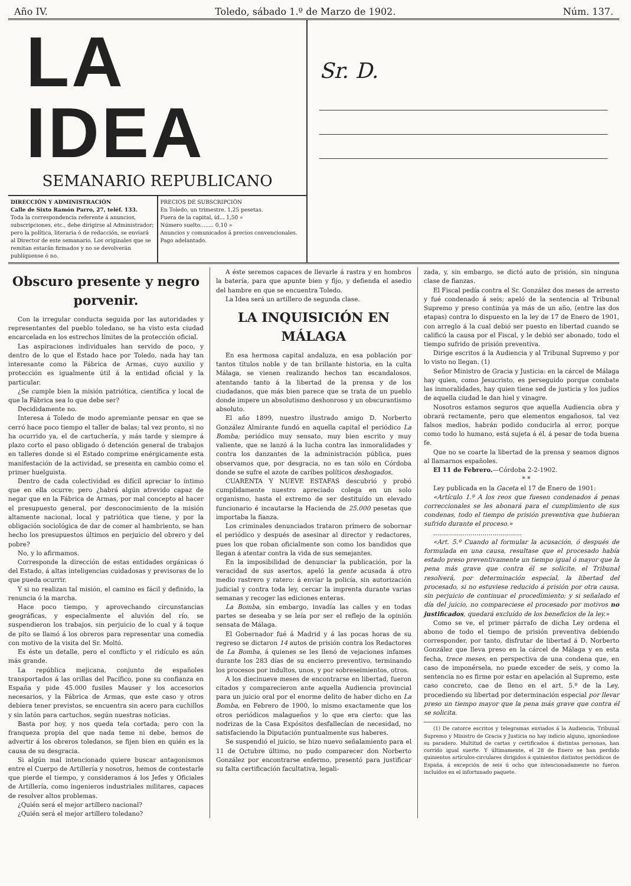Año IV. Toledo, sábado 1.º de Marzo de 1902. Núm. 137.
LA IDEA
SEMANARIO REPUBLICANO
DIRECCIÓN Y ADMINISTRACIÓN
Calle de Sixto Ramón Parro, 27, teléf. 133.
Toda la correspondencia referente á anuncios, subscripciones, etc., debe dirigirse al Administrador; pero la política, literaria ó de redacción, se enviará al Director de este semanario. Los originales que se remitan estarán firmados y no se devolverán publíquense ó no.
PRECIOS DE SUBSCRIPCIÓN
En Toledo, un trimestre. 1,25 pesetas.
Fuera de la capital, íd... 1,50 »
Número suelto........ 0,10 »
Anuncios y comunicados á precios convencionales.
Pago adelantado.
Sr. D.
Obscuro presente y negro porvenir.
Con la irregular conducta seguida por las autoridades y representantes del pueblo toledano, se ha visto esta ciudad encarcelada en los estrechos límites de la protección oficial.
Las aspiraciones individuales han servido de poco, y dentro de lo que el Estado hace por Toledo, nada hay tan interesante como la Fábrica de Armas, cuyo auxilio y protección es igualmente útil á la entidad oficial y la particular.
¿Se cumple bien la misión patriótica, científica y local de que la Fábrica sea lo que debe ser?
Decididamente no.
Interesa á Toledo de modo apremiante pensar en que se cerró hace poco tiempo el taller de balas; tal vez pronto, si no ha ocurrido ya, el de cartuchería, y más tarde y siempre á plazo corto el paso obligado ó detención general de trabajos en talleres donde si el Estado comprime enérgicamente esta manifestación de la actividad, se presenta en cambio como el primer huelguista.
Dentro de cada colectividad es difícil apreciar lo íntimo que en ella ocurre; pero ¿habrá algún atrevido capaz de negar que en la Fábrica de Armas, por mal concepto al hacer el presupuesto general, por desconocimiento de la misión altamente nacional, local y patriótica que tiene, y por la obligación sociológica de dar de comer al hambriento, se han hecho los presupuestos últimos en perjuicio del obrero y del pobre?
No, y lo afirmamos.
Corresponde la dirección de estas entidades orgánicas ó del Estado, á altas inteligencias cuidadosas y previsoras de lo que pueda ocurrir.
Y si no realizan tal misión, el camino es fácil y definido, la renuncia ó la marcha.
Hace poco tiempo, y aprovechando circunstancias geográficas, y especialmente el aluvión del río, se suspendieron los trabajos, sin perjuicio de lo cual y á toque de pito se llamó á los obreros para representar una comedia con motivo de la visita del Sr. Moltó.
Es éste un detalle, pero el conflicto y el ridículo es aún más grande.
La república mejicana, conjunto de españoles transportados á las orillas del Pacífico, pone su confianza en España y pide 45.000 fusiles Mauser y los accesorios necesarios, y la Fábrica de Armas, que este caso y otros debiera tener previstos, se encuentra sin acero para cuchillos y sin latón para cartuchos, según nuestras noticias.
Basta por hoy, y nos queda tela cortada; pero con la franqueza propia del que nada teme ni debe, hemos de advertir á los obreros toledanos, se fijen bien en quién es la causa de su desgracia.
Si algún mal intencionado quiere buscar antagonismos entre el Cuerpo de Artillería y nosotros, hemos de contestarle que pierde el tiempo, y consideramos á los Jefes y Oficiales de Artillería, como ingenieros industriales militares, capaces de resolver altos problemas.
¿Quién será el mejor artillero nacional?
¿Quién será el mejor artillero toledano?
A éste seremos capaces de llevarle á rastra y en hombros la batería, para que apunte bien y fijo, y defienda el asedio del hambre en que se encuentra Toledo.
La Idea será un artillero de segunda clase.
LA INQUISICIÓN EN MÁLAGA
En esa hermosa capital andaluza, en esa población por tantos títulos noble y de tan brillante historia, en la culta Málaga, se vienen realizando hechos tan escandalosos, atentando tanto á la libertad de la prensa y de los ciudadanos, que más bien parece que se trata de un pueblo donde impere un absolutismo deshonroso y un obscurantismo absoluto.
El año 1899, nuestro ilustrado amigo D. Norberto González Almirante fundó en aquella capital el periódico La Bomba; periódico muy sensato, muy bien escrito y muy valiente, que se lanzó á la lucha contra las inmoralidades y contra los danzantes de la administración pública, pues observamos que, por desgracia, no es tan sólo en Córdoba donde se sufre el azote de caribes políticos deshogados.
CUARENTA Y NUEVE ESTAFAS descubrió y probó cumplidamente nuestro apreciado colega en un solo organismo, hasta el extremo de ser destituído un elevado funcionario é incautarse la Hacienda de 25.000 pesetas que importaba la fianza.
Los criminales denunciados trataron primero de sobornar el periódico y después de asesinar al director y redactores, pues los que roban oficialmente son como los bandidos que llegan á atentar contra la vida de sus semejantes.
En la imposibilidad de denunciar la publicación, por la veracidad de sus asertos, apeló la gente acusada á otro medio rastrero y ratero: á enviar la policía, sin autorización judicial y contra toda ley, cercar la imprenta durante varias semanas y recoger las ediciones enteras.
La Bomba, sin embargo, invadía las calles y en todas partes se deseaba y se leía por ser el reflejo de la opinión sensata de Málaga.
El Gobernador fué á Madrid y á las pocas horas de su regreso se dictaron 14 autos de prisión contra los Redactores de La Bomba, á quienes se les llenó de vejaciones infames durante los 283 días de su encierro preventivo, terminando los procesos por indultos, unos, y por sobreseimientos, otros.
A los diecinueve meses de encontrarse en libertad, fueron citados y comparecieron ante aquella Audiencia provincial para un juicio oral por el enorme delito de haber dicho en La Bomba, en Febrero de 1900, lo mismo exactamente que los otros periódicos malagueños y lo que era cierto: que las nodrizas de la Casa Expósitos desfallecían de necesidad, no satisfaciendo la Diputación puntualmente sus haberes.
Se suspendió el juicio, se hizo nuevo señalamiento para el 11 de Octubre último, no pudo comparecer don Norberto González por encontrarse enfermo, presentó para justificar su falta certificación facultativa, legali-
zada, y, sin embargo, se dictó auto de prisión, sin ninguna clase de fianzas.
El Fiscal pedía contra el Sr. González dos meses de arresto y fué condenado á seis; apeló de la sentencia al Tribunal Supremo y preso continúa ya más de un año, (entre las dos etapas) contra lo dispuesto en la ley de 17 de Enero de 1901, con arreglo á la cual debió ser puesto en libertad cuando se calificó la causa por el Fiscal, y le debió ser abonado, todo el tiempo sufrido de prisión preventiva.
Dirige escritos á la Audiencia y al Tribunal Supremo y por lo visto no llegan. (1)
Señor Ministro de Gracia y Justicia: en la cárcel de Málaga hay quien, como Jesucristo, es perseguido porque combate las inmoralidades, hay quien tiene sed de justicia y los judíos de aquella ciudad le dan hiel y vinagre.
Nosotros estamos seguros que aquella Audiencia obra y obrará rectamente, pero que elementos engañosos, tal vez falsos medios, habrán podido conducirla al error, porque como todo lo humano, está sujeta á él, á pesar de toda buena fe.
Que no se coarte la libertad de la prensa y seamos dignos al llamarnos españoles.
El 11 de Febrero.—Córdoba 2-2-1902.
* *
Ley publicada en la Gaceta el 17 de Enero de 1901:
«Artículo 1.º A los reos que fuesen condenados á penas correccionales se les abonará para el cumplimiento de sus condenas, todo el tiempo de prisión preventiva que hubieran sufrido durante el proceso.»
.............................................
«Art. 5.º Cuando al formular la acusación, ó después de formulada en una causa, resultase que el procesado había estado preso preventivamente un tiempo igual ó mayor que la pena más grave que contra él se solicite, el Tribunal resolverá, por determinación especial, la libertad del procesado, si no estuviese reducido á prisión por otra causa, sin perjuicio de continuar el procedimiento; y si señalado el día del juicio, no compareciese el procesado por motivos no justificados, quedará excluído de los beneficios de la ley.»
Como se ve, el primer párrafo de dicha Ley ordena el abono de todo el tiempo de prisión preventiva debiendo corresponder, por tanto, disfrutar de libertad á D. Norberto González que lleva preso en la cárcel de Málaga y en esta fecha, trece meses, en perspectiva de una condena que, en caso de imponérsela, no puede exceder de seis, y como la sentencia no es firme por estar en apelación al Supremo, este caso concreto, cae de lleno en el art. 5.º de la Ley, procediendo su libertad por determinación especial por llevar preso un tiempo mayor que la pena más grave que contra él se solicita.
(1) De catorce escritos y telegramas enviados á la Audiencia, Tribunal Supremo y Ministro de Gracia y Justicia no hay indicio alguno, ignorándose su paradero. Multitud de cartas y certificados á distintas personas, han corrido igual suerte. Y últimamente, el 28 de Enero se han perdido quinientos artículos-circulares dirigidos á quinientos distintos periódicos de España, á excepción de seis ú ocho que intencionadamente no fueron incluídos en el infortunado paquete.